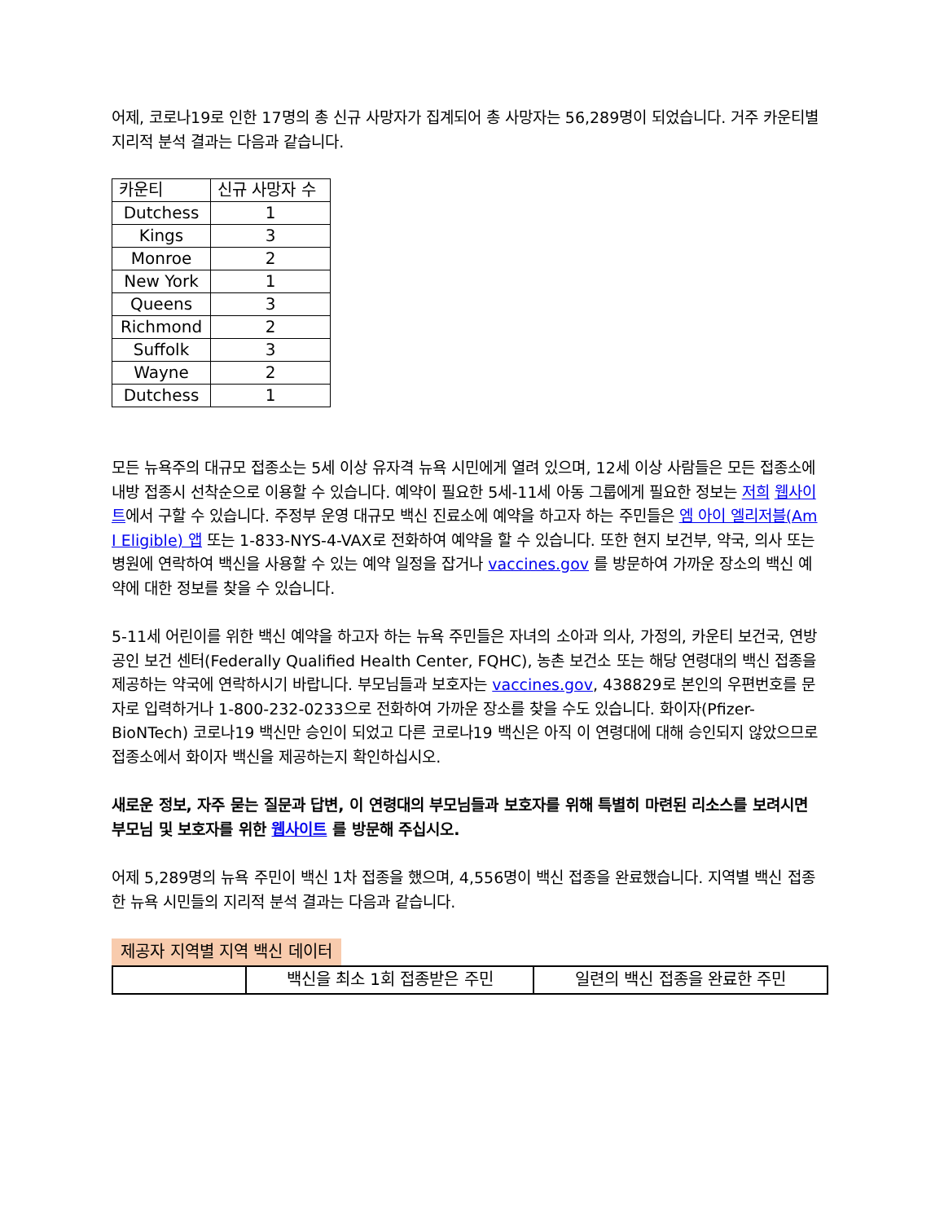어제, 코로나19로 인한 17명의 총 신규 사망자가 집계되어 총 사망자는 56,289명이 되었습니다. 거주 카운티별 지리적 분석 결과는 다음과 같습니다.
| 카운티 | 신규 사망자 수 |
| Dutchess | 1 |
| Kings | 3 |
| Monroe | 2 |
| New York | 1 |
| Queens | 3 |
| Richmond | 2 |
| Suffolk | 3 |
| Wayne | 2 |
| Dutchess | 1 |
모든 뉴욕주의 대규모 접종소는 5세 이상 유자격 뉴욕 시민에게 열려 있으며, 12세 이상 사람들은 모든 접종소에 내방 접종시 선착순으로 이용할 수 있습니다. 예약이 필요한 5세-11세 아동 그룹에게 필요한 정보는 저희 웹사이트에서 구할 수 있습니다. 주정부 운영 대규모 백신 진료소에 예약을 하고자 하는 주민들은 엠 아이 엘리저블(Am I Eligible) 앱 또는 1-833-NYS-4-VAX로 전화하여 예약을 할 수 있습니다. 또한 현지 보건부, 약국, 의사 또는 병원에 연락하여 백신을 사용할 수 있는 예약 일정을 잡거나 vaccines.gov 를 방문하여 가까운 장소의 백신 예약에 대한 정보를 찾을 수 있습니다.
5-11세 어린이를 위한 백신 예약을 하고자 하는 뉴욕 주민들은 자녀의 소아과 의사, 가정의, 카운티 보건국, 연방 공인 보건 센터(Federally Qualified Health Center, FQHC), 농촌 보건소 또는 해당 연령대의 백신 접종을 제공하는 약국에 연락하시기 바랍니다. 부모님들과 보호자는 vaccines.gov, 438829로 본인의 우편번호를 문자로 입력하거나 1-800-232-0233으로 전화하여 가까운 장소를 찾을 수도 있습니다. 화이자(Pfizer-BioNTech) 코로나19 백신만 승인이 되었고 다른 코로나19 백신은 아직 이 연령대에 대해 승인되지 않았으므로 접종소에서 화이자 백신을 제공하는지 확인하십시오.
새로운 정보, 자주 묻는 질문과 답변, 이 연령대의 부모님들과 보호자를 위해 특별히 마련된 리소스를 보려시면 부모님 및 보호자를 위한 웹사이트 를 방문해 주십시오.
어제 5,289명의 뉴욕 주민이 백신 1차 접종을 했으며, 4,556명이 백신 접종을 완료했습니다. 지역별 백신 접종한 뉴욕 시민들의 지리적 분석 결과는 다음과 같습니다.
제공자 지역별 지역 백신 데이터
| | 백신을 최소 1회 접종받은 주민 | 일련의 백신 접종을 완료한 주민 |